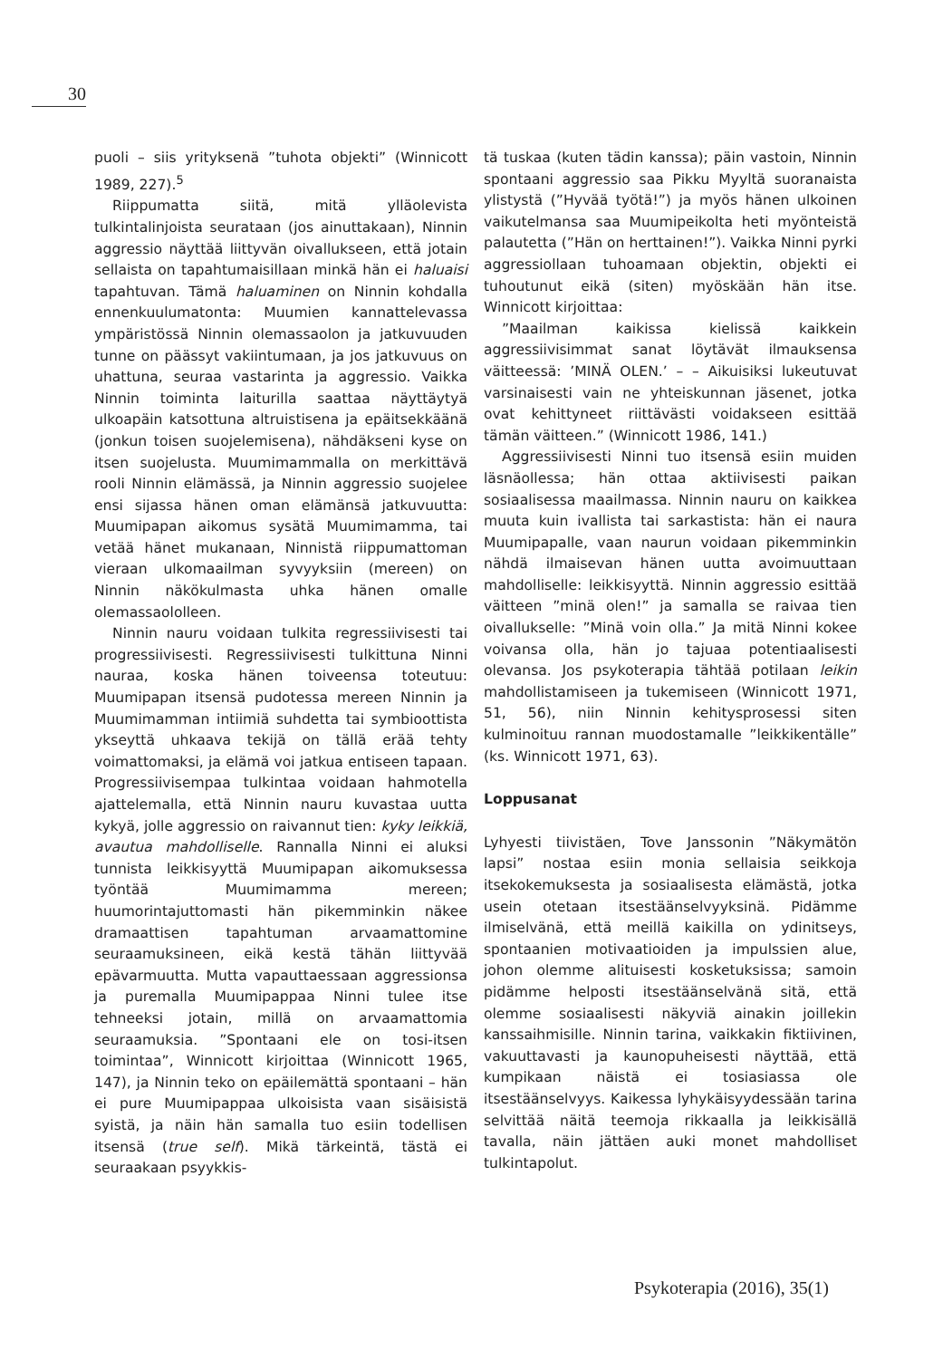30
puoli – siis yrityksenä ”tuhota objekti” (Winnicott 1989, 227).<sup>5</sup>
Riippumatta siitä, mitä ylläolevista tulkintalinjoista seurataan (jos ainuttakaan), Ninnin aggressio näyttää liittyvän oivallukseen, että jotain sellaista on tapahtumaisillaan minkä hän ei haluaisi tapahtuvan. Tämä haluaminen on Ninnin kohdalla ennenkuulumatonta: Muumien kannattelevassa ympäristössä Ninnin olemassaolon ja jatkuvuuden tunne on päässyt vakiintumaan, ja jos jatkuvuus on uhattuna, seuraa vastarinta ja aggressio. Vaikka Ninnin toiminta laiturilla saattaa näyttäytyä ulkoapäin katsottuna altruistisena ja epäitsekkäänä (jonkun toisen suojelemisena), nähdäkseni kyse on itsen suojelusta. Muumimammalla on merkittävä rooli Ninnin elämässä, ja Ninnin aggressio suojelee ensi sijassa hänen oman elämänsä jatkuvuutta: Muumipapan aikomus sysätä Muumimamma, tai vetää hänet mukanaan, Ninnistä riippumattoman vieraan ulkomaailman syvyyksiin (mereen) on Ninnin näkökulmasta uhka hänen omalle olemassaololleen.
Ninnin nauru voidaan tulkita regressiivisesti tai progressiivisesti. Regressiivisesti tulkittuna Ninni nauraa, koska hänen toiveensa toteutuu: Muumipapan itsensä pudotessa mereen Ninnin ja Muumimamman intiimiä suhdetta tai symbioottista ykseyttä uhkaava tekijä on tällä erää tehty voimattomaksi, ja elämä voi jatkua entiseen tapaan. Progressiivisempaa tulkintaa voidaan hahmotella ajattelemalla, että Ninnin nauru kuvastaa uutta kykyä, jolle aggressio on raivannut tien: kyky leikkiä, avautua mahdolliselle. Rannalla Ninni ei aluksi tunnista leikkisyyttä Muumipapan aikomuksessa työntää Muumimamma mereen; huumorintajuttomasti hän pikemminkin näkee dramaattisen tapahtuman arvaamattomine seuraamuksineen, eikä kestä tähän liittyvää epävarmuutta. Mutta vapauttaessaan aggressionsa ja puremalla Muumipappaa Ninni tulee itse tehneeksi jotain, millä on arvaamattomia seuraamuksia. ”Spontaani ele on tosi-itsen toimintaa”, Winnicott kirjoittaa (Winnicott 1965, 147), ja Ninnin teko on epäilemättä spontaani – hän ei pure Muumipappaa ulkoisista vaan sisäisistä syistä, ja näin hän samalla tuo esiin todellisen itsensä (true self). Mikä tärkeintä, tästä ei seuraakaan psyykkis-
tä tuskaa (kuten tädin kanssa); päin vastoin, Ninnin spontaani aggressio saa Pikku Myyltä suoranaista ylistystä (”Hyvää työtä!”) ja myös hänen ulkoinen vaikutelmansa saa Muumipeikolta heti myönteistä palautetta (”Hän on herttainen!”). Vaikka Ninni pyrki aggressiollaan tuhoamaan objektin, objekti ei tuhoutunut eikä (siten) myöskään hän itse. Winnicott kirjoittaa:
”Maailman kaikissa kielissä kaikkein aggressiivisimmat sanat löytävät ilmauksensa väitteessä: ’MINÄ OLEN.’ – – Aikuisiksi lukeutuvat varsinaisesti vain ne yhteiskunnan jäsenet, jotka ovat kehittyneet riittävästi voidakseen esittää tämän väitteen.” (Winnicott 1986, 141.)
Aggressiivisesti Ninni tuo itsensä esiin muiden läsnäollessa; hän ottaa aktiivisesti paikan sosiaalisessa maailmassa. Ninnin nauru on kaikkea muuta kuin ivallista tai sarkastista: hän ei naura Muumipapalle, vaan naurun voidaan pikemminkin nähdä ilmaisevan hänen uutta avoimuuttaan mahdolliselle: leikkisyyttä. Ninnin aggressio esittää väitteen ”minä olen!” ja samalla se raivaa tien oivallukselle: ”Minä voin olla.” Ja mitä Ninni kokee voivansa olla, hän jo tajuaa potentiaalisesti olevansa. Jos psykoterapia tähtää potilaan leikin mahdollistamiseen ja tukemiseen (Winnicott 1971, 51, 56), niin Ninnin kehitysprosessi siten kulminoituu rannan muodostamalle ”leikkikentälle” (ks. Winnicott 1971, 63).
Loppusanat
Lyhyesti tiivistäen, Tove Janssonin ”Näkymätön lapsi” nostaa esiin monia sellaisia seikkoja itsekokemuksesta ja sosiaalisesta elämästä, jotka usein otetaan itsestäänselvyyksinä. Pidämme ilmiselvänä, että meillä kaikilla on ydinitseys, spontaanien motivaatioiden ja impulssien alue, johon olemme alituisesti kosketuksissa; samoin pidämme helposti itsestäänselvänä sitä, että olemme sosiaalisesti näkyviä ainakin joillekin kanssaihmisille. Ninnin tarina, vaikkakin fiktiivinen, vakuuttavasti ja kaunopuheisesti näyttää, että kumpikaan näistä ei tosiasiassa ole itsestäänselvyys. Kaikessa lyhykäisyydessään tarina selvittää näitä teemoja rikkaalla ja leikkisällä tavalla, näin jättäen auki monet mahdolliset tulkintapolut.
Psykoterapia (2016), 35(1)